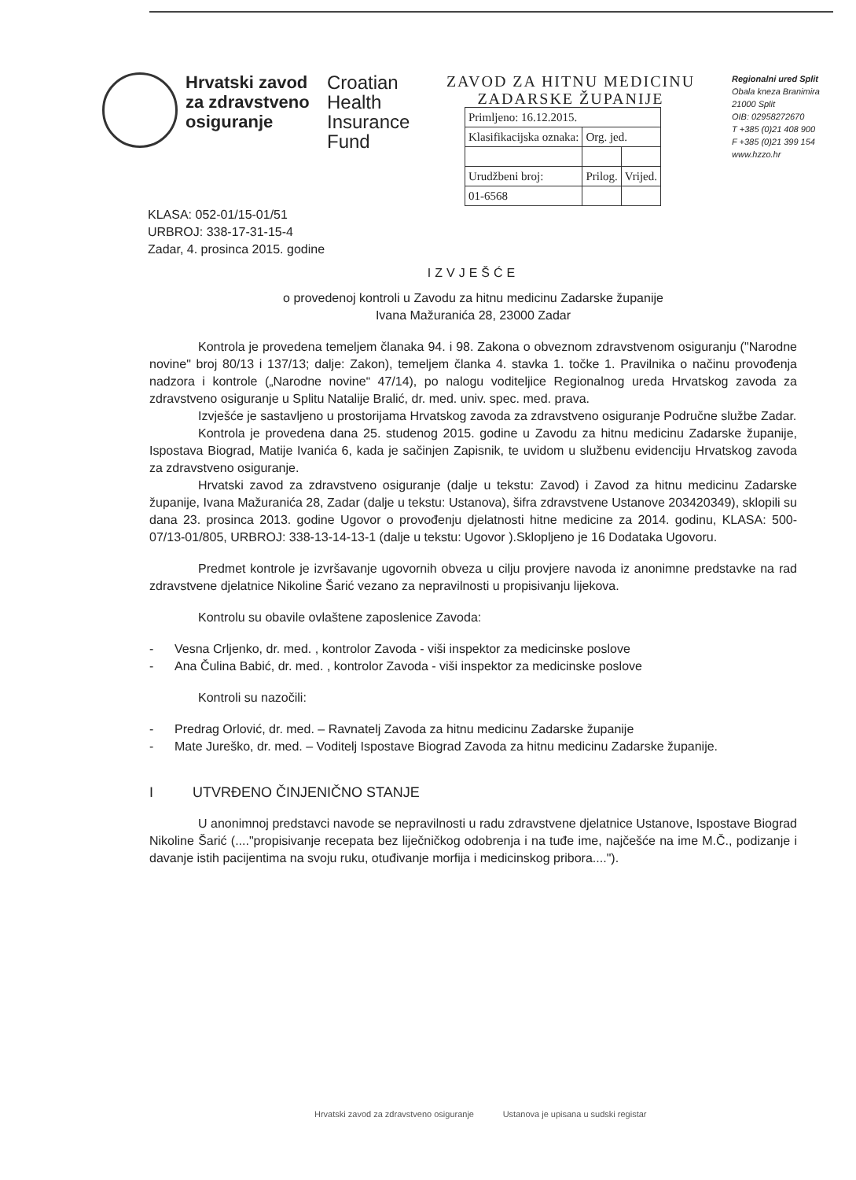Hrvatski zavod za zdravstveno osiguranje
Croatian Health Insurance Fund
ZAVOD ZA HITNU MEDICINU
ZADARSKE ŽUPANIJE
| Primljeno: 16.12.2015. | | |
| Klasifikacijska oznaka: | Org. jed. | |
| Urudžbeni broj: | Prilog. | Vrijed. |
| 01-6568 | | |
Regionalni ured Split
Obala kneza Branimira
21000 Split
OIB: 02958272670
T +385 (0)21 408 900
F +385 (0)21 399 154
www.hzzo.hr
KLASA: 052-01/15-01/51
URBROJ: 338-17-31-15-4
Zadar, 4. prosinca 2015. godine
IZVJEŠĆE
o provedenoj kontroli u Zavodu za hitnu medicinu Zadarske županije
Ivana Mažuranića 28, 23000 Zadar
Kontrola je provedena temeljem članaka 94. i 98. Zakona o obveznom zdravstvenom osiguranju ("Narodne novine" broj 80/13 i 137/13; dalje: Zakon), temeljem članka 4. stavka 1. točke 1. Pravilnika o načinu provođenja nadzora i kontrole („Narodne novine“ 47/14), po nalogu voditeljice Regionalnog ureda Hrvatskog zavoda za zdravstveno osiguranje u Splitu Natalije Bralić, dr. med. univ. spec. med. prava.
Izvješće je sastavljeno u prostorijama Hrvatskog zavoda za zdravstveno osiguranje Područne službe Zadar.
Kontrola je provedena dana 25. studenog 2015. godine u Zavodu za hitnu medicinu Zadarske županije, Ispostava Biograd, Matije Ivanića 6, kada je sačinjen Zapisnik, te uvidom u službenu evidenciju Hrvatskog zavoda za zdravstveno osiguranje.
Hrvatski zavod za zdravstveno osiguranje (dalje u tekstu: Zavod) i Zavod za hitnu medicinu Zadarske županije, Ivana Mažuranića 28, Zadar (dalje u tekstu: Ustanova), šifra zdravstvene Ustanove 203420349), sklopili su dana 23. prosinca 2013. godine Ugovor o provođenju djelatnosti hitne medicine za 2014. godinu, KLASA: 500-07/13-01/805, URBROJ: 338-13-14-13-1 (dalje u tekstu: Ugovor ).Sklopljeno je 16 Dodataka Ugovoru.
Predmet kontrole je izvršavanje ugovornih obveza u cilju provjere navoda iz anonimne predstavke na rad zdravstvene djelatnice Nikoline Šarić vezano za nepravilnosti u propisivanju lijekova.
Kontrolu su obavile ovlaštene zaposlenice Zavoda:
- Vesna Crljenko, dr. med. , kontrolor Zavoda - viši inspektor za medicinske poslove
- Ana Čulina Babić, dr. med. , kontrolor Zavoda - viši inspektor za medicinske poslove
Kontroli su nazočili:
- Predrag Orlović, dr. med. – Ravnatelj Zavoda za hitnu medicinu Zadarske županije
- Mate Jureško, dr. med. – Voditelj Ispostave Biograd Zavoda za hitnu medicinu Zadarske županije.
I UTVRĐENO ČINJENIČNO STANJE
U anonimnoj predstavci navode se nepravilnosti u radu zdravstvene djelatnice Ustanove, Ispostave Biograd Nikoline Šarić (...."propisivanje recepata bez liječničkog odobrenja i na tuđe ime, najčešće na ime M.Č., podizanje i davanje istih pacijentima na svoju ruku, otuđivanje morfija i medicinskog pribora....").
Hrvatski zavod za zdravstveno osiguranje Ustanova je upisana u sudski registar